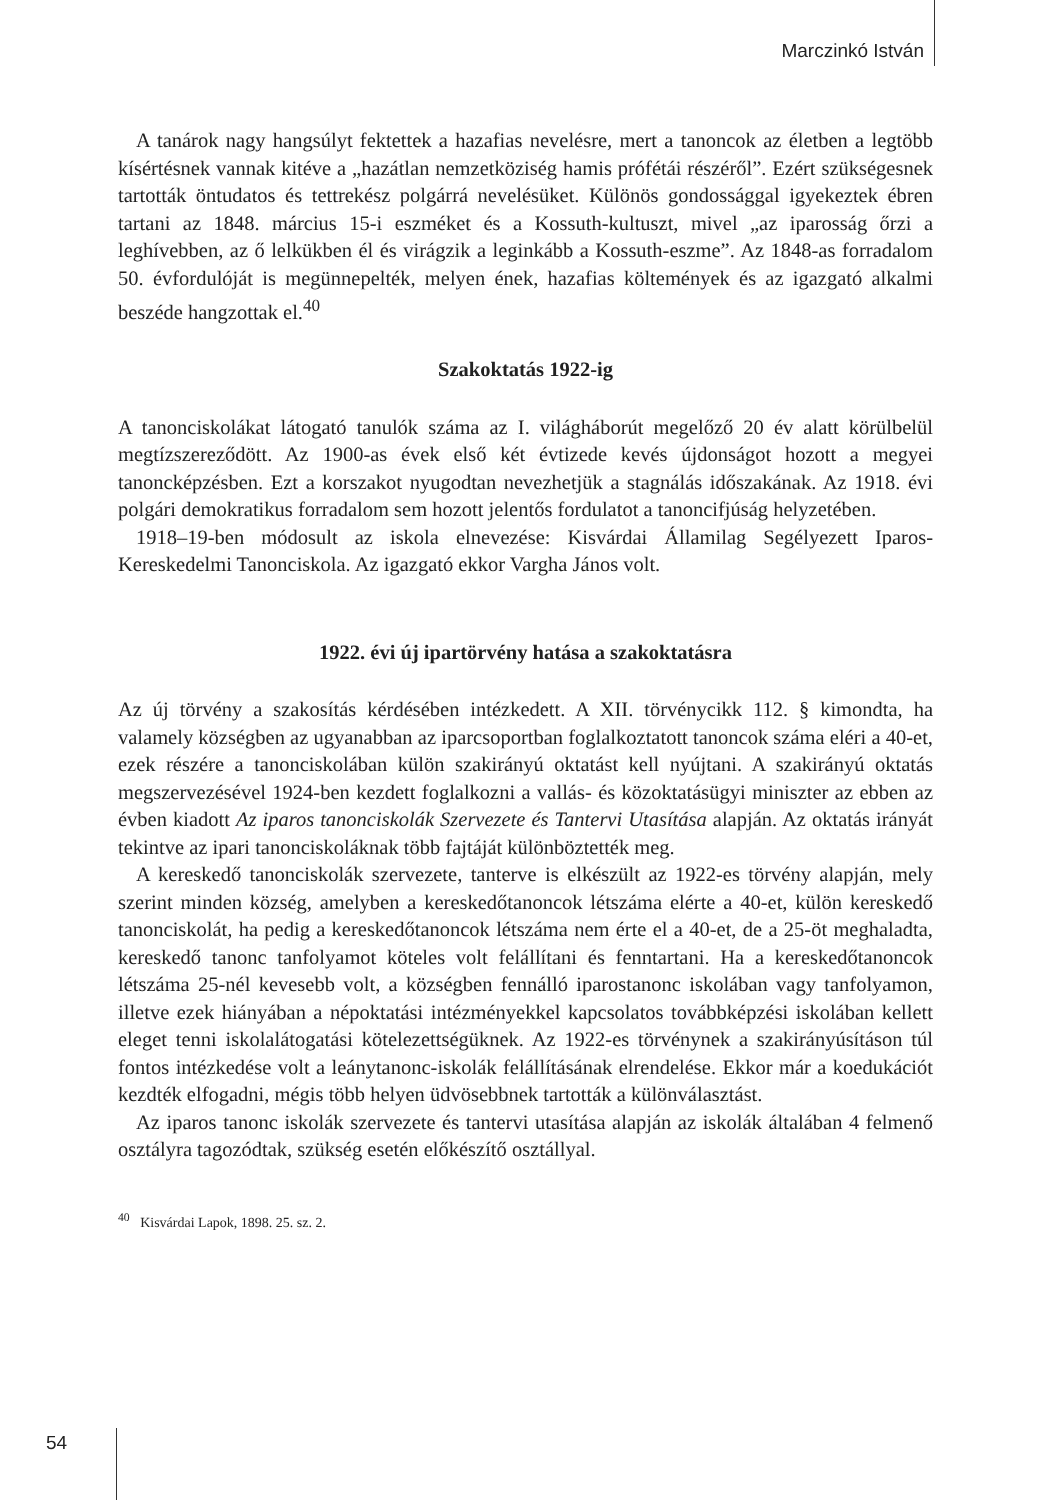Marczinkó István
A tanárok nagy hangsúlyt fektettek a hazafias nevelésre, mert a tanoncok az életben a legtöbb kísértésnek vannak kitéve a „hazátlan nemzetköziség hamis prófétái részéről”. Ezért szükségesnek tartották öntudatos és tettrekész polgárrá nevelésüket. Különös gondossággal igyekeztek ébren tartani az 1848. március 15-i eszméket és a Kossuth-kultuszt, mivel „az iparosság őrzi a leghívebben, az ő lelkükben él és virágzik a leginkább a Kossuth-eszme”. Az 1848-as forradalom 50. évfordulóját is megünnepelték, melyen ének, hazafias költemények és az igazgató alkalmi beszéde hangzottak el.<sup>40</sup>
Szakoktatás 1922-ig
A tanonciskolákat látogató tanulók száma az I. világháborút megelőző 20 év alatt körülbelül megtízszereződött. Az 1900-as évek első két évtizede kevés újdonságot hozott a megyei tanoncképzésben. Ezt a korszakot nyugodtan nevezhetjük a stagnálás időszakának. Az 1918. évi polgári demokratikus forradalom sem hozott jelentős fordulatot a tanoncifjúság helyzetében.
1918–19-ben módosult az iskola elnevezése: Kisvárdai Államilag Segélyezett Iparos-Kereskedelmi Tanonciskola. Az igazgató ekkor Vargha János volt.
1922. évi új ipartörvény hatása a szakoktatásra
Az új törvény a szakosítás kérdésében intézkedett. A XII. törvénycikk 112. § kimondta, ha valamely községben az ugyanabban az iparcsoportban foglalkoztatott tanoncok száma eléri a 40-et, ezek részére a tanonciskolában külön szakirányú oktatást kell nyújtani. A szakirányú oktatás megszervezésével 1924-ben kezdett foglalkozni a vallás- és közoktatásügyi miniszter az ebben az évben kiadott Az iparos tanonciskolák Szervezete és Tantervi Utasítása alapján. Az oktatás irányát tekintve az ipari tanonciskoláknak több fajtáját különböztették meg.
A kereskedő tanonciskolák szervezete, tanterve is elkészült az 1922-es törvény alapján, mely szerint minden község, amelyben a kereskedőtanoncok létszáma elérte a 40-et, külön kereskedő tanonciskolát, ha pedig a kereskedőtanoncok létszáma nem érte el a 40-et, de a 25-öt meghaladta, kereskedő tanonc tanfolyamot köteles volt felállítani és fenntartani. Ha a kereskedőtanoncok létszáma 25-nél kevesebb volt, a községben fennálló iparostanonc iskolában vagy tanfolyamon, illetve ezek hiányában a népoktatási intézményekkel kapcsolatos továbbképzési iskolában kellett eleget tenni iskolalátogatási kötelezettségüknek. Az 1922-es törvénynek a szakirányúsításon túl fontos intézkedése volt a leánytanonc-iskolák felállításának elrendelése. Ekkor már a koedukációt kezdték elfogadni, mégis több helyen üdvösebbnek tartották a különválasztást.
Az iparos tanonc iskolák szervezete és tantervi utasítása alapján az iskolák általában 4 felmenő osztályra tagozódtak, szükség esetén előkészítő osztállyal.
<sup>40</sup> Kisvárdai Lapok, 1898. 25. sz. 2.
54